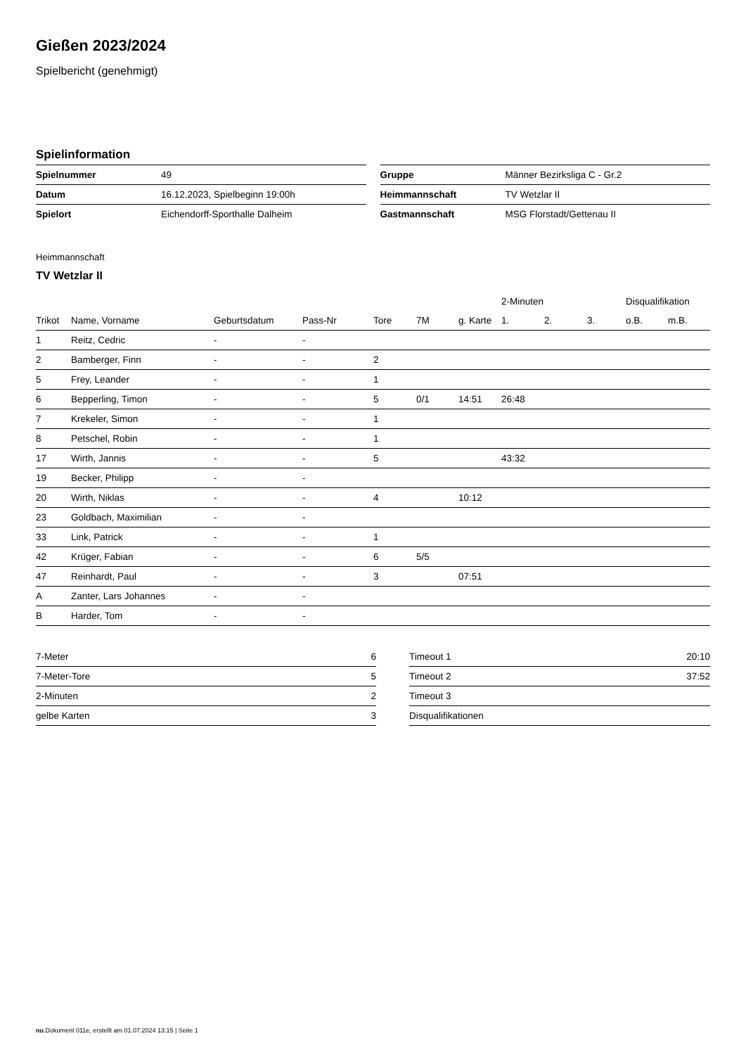Gießen 2023/2024
Spielbericht (genehmigt)
Spielinformation
| Spielnummer | 49 |
| Datum | 16.12.2023, Spielbeginn 19:00h |
| Spielort | Eichendorff-Sporthalle Dalheim |
| Gruppe | Männer Bezirksliga C - Gr.2 |
| Heimmannschaft | TV Wetzlar II |
| Gastmannschaft | MSG Florstadt/Gettenau II |
Heimmannschaft
TV Wetzlar II
| | | | | | | | 2-Minuten | | | Disqualifikation | |
| --- | --- | --- | --- | --- | --- | --- | --- | --- | --- | --- | --- |
| Trikot | Name, Vorname | Geburtsdatum | Pass-Nr | Tore | 7M | g. Karte | 1. | 2. | 3. | o.B. | m.B. |
| 1 | Reitz, Cedric | - | - | | | | | | | | |
| 2 | Bamberger, Finn | - | - | 2 | | | | | | | |
| 5 | Frey, Leander | - | - | 1 | | | | | | | |
| 6 | Bepperling, Timon | - | - | 5 | 0/1 | 14:51 | 26:48 | | | | |
| 7 | Krekeler, Simon | - | - | 1 | | | | | | | |
| 8 | Petschel, Robin | - | - | 1 | | | | | | | |
| 17 | Wirth, Jannis | - | - | 5 | | | 43:32 | | | | |
| 19 | Becker, Philipp | - | - | | | | | | | | |
| 20 | Wirth, Niklas | - | - | 4 | | 10:12 | | | | | |
| 23 | Goldbach, Maximilian | - | - | | | | | | | | |
| 33 | Link, Patrick | - | - | 1 | | | | | | | |
| 42 | Krüger, Fabian | - | - | 6 | 5/5 | | | | | | |
| 47 | Reinhardt, Paul | - | - | 3 | | 07:51 | | | | | |
| A | Zanter, Lars Johannes | - | - | | | | | | | | |
| B | Harder, Tom | - | - | | | | | | | | |
| 7-Meter | 6 |
| 7-Meter-Tore | 5 |
| 2-Minuten | 2 |
| gelbe Karten | 3 |
| Timeout 1 | 20:10 |
| Timeout 2 | 37:52 |
| Timeout 3 | |
| Disqualifikationen | |
nu.Dokument 011e, erstellt am 01.07.2024 13:15 | Seite 1